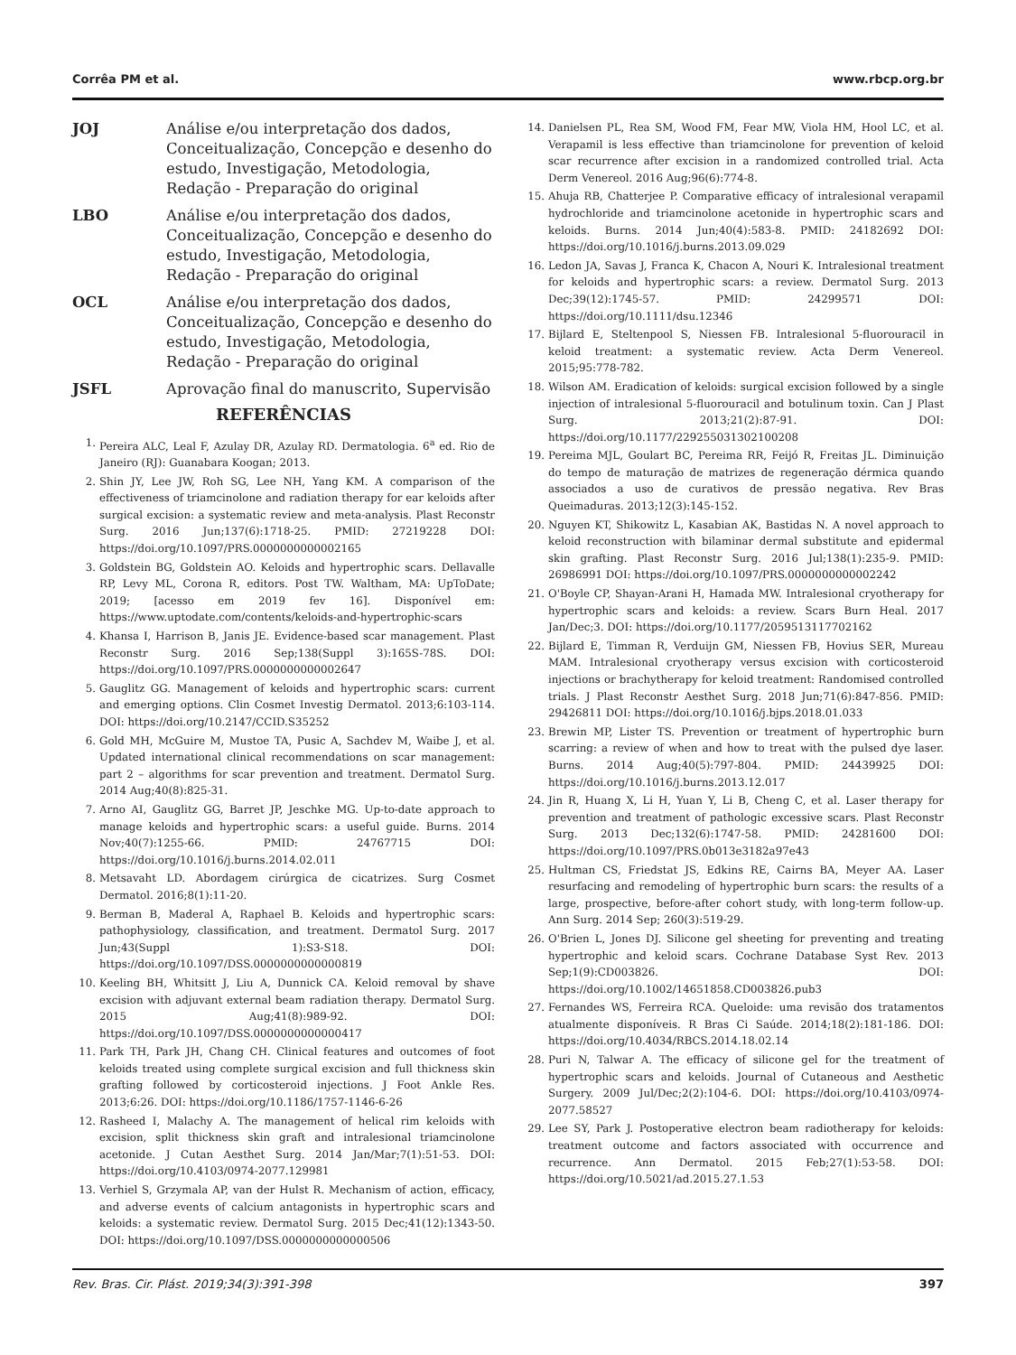Corrêa PM et al. www.rbcp.org.br
JOJ Análise e/ou interpretação dos dados, Conceitualização, Concepção e desenho do estudo, Investigação, Metodologia, Redação - Preparação do original
LBO Análise e/ou interpretação dos dados, Conceitualização, Concepção e desenho do estudo, Investigação, Metodologia, Redação - Preparação do original
OCL Análise e/ou interpretação dos dados, Conceitualização, Concepção e desenho do estudo, Investigação, Metodologia, Redação - Preparação do original
JSFL Aprovação final do manuscrito, Supervisão
REFERÊNCIAS
1. Pereira ALC, Leal F, Azulay DR, Azulay RD. Dermatologia. 6<sup>a</sup> ed. Rio de Janeiro (RJ): Guanabara Koogan; 2013.
2. Shin JY, Lee JW, Roh SG, Lee NH, Yang KM. A comparison of the effectiveness of triamcinolone and radiation therapy for ear keloids after surgical excision: a systematic review and meta-analysis. Plast Reconstr Surg. 2016 Jun;137(6):1718-25. PMID: 27219228 DOI: https://doi.org/10.1097/PRS.0000000000002165
3. Goldstein BG, Goldstein AO. Keloids and hypertrophic scars. Dellavalle RP, Levy ML, Corona R, editors. Post TW. Waltham, MA: UpToDate; 2019; [acesso em 2019 fev 16]. Disponível em: https://www.uptodate.com/contents/keloids-and-hypertrophic-scars
4. Khansa I, Harrison B, Janis JE. Evidence-based scar management. Plast Reconstr Surg. 2016 Sep;138(Suppl 3):165S-78S. DOI: https://doi.org/10.1097/PRS.0000000000002647
5. Gauglitz GG. Management of keloids and hypertrophic scars: current and emerging options. Clin Cosmet Investig Dermatol. 2013;6:103-114. DOI: https://doi.org/10.2147/CCID.S35252
6. Gold MH, McGuire M, Mustoe TA, Pusic A, Sachdev M, Waibe J, et al. Updated international clinical recommendations on scar management: part 2 – algorithms for scar prevention and treatment. Dermatol Surg. 2014 Aug;40(8):825-31.
7. Arno AI, Gauglitz GG, Barret JP, Jeschke MG. Up-to-date approach to manage keloids and hypertrophic scars: a useful guide. Burns. 2014 Nov;40(7):1255-66. PMID: 24767715 DOI: https://doi.org/10.1016/j.burns.2014.02.011
8. Metsavaht LD. Abordagem cirúrgica de cicatrizes. Surg Cosmet Dermatol. 2016;8(1):11-20.
9. Berman B, Maderal A, Raphael B. Keloids and hypertrophic scars: pathophysiology, classification, and treatment. Dermatol Surg. 2017 Jun;43(Suppl 1):S3-S18. DOI: https://doi.org/10.1097/DSS.0000000000000819
10. Keeling BH, Whitsitt J, Liu A, Dunnick CA. Keloid removal by shave excision with adjuvant external beam radiation therapy. Dermatol Surg. 2015 Aug;41(8):989-92. DOI: https://doi.org/10.1097/DSS.0000000000000417
11. Park TH, Park JH, Chang CH. Clinical features and outcomes of foot keloids treated using complete surgical excision and full thickness skin grafting followed by corticosteroid injections. J Foot Ankle Res. 2013;6:26. DOI: https://doi.org/10.1186/1757-1146-6-26
12. Rasheed I, Malachy A. The management of helical rim keloids with excision, split thickness skin graft and intralesional triamcinolone acetonide. J Cutan Aesthet Surg. 2014 Jan/Mar;7(1):51-53. DOI: https://doi.org/10.4103/0974-2077.129981
13. Verhiel S, Grzymala AP, van der Hulst R. Mechanism of action, efficacy, and adverse events of calcium antagonists in hypertrophic scars and keloids: a systematic review. Dermatol Surg. 2015 Dec;41(12):1343-50. DOI: https://doi.org/10.1097/DSS.0000000000000506
14. Danielsen PL, Rea SM, Wood FM, Fear MW, Viola HM, Hool LC, et al. Verapamil is less effective than triamcinolone for prevention of keloid scar recurrence after excision in a randomized controlled trial. Acta Derm Venereol. 2016 Aug;96(6):774-8.
15. Ahuja RB, Chatterjee P. Comparative efficacy of intralesional verapamil hydrochloride and triamcinolone acetonide in hypertrophic scars and keloids. Burns. 2014 Jun;40(4):583-8. PMID: 24182692 DOI: https://doi.org/10.1016/j.burns.2013.09.029
16. Ledon JA, Savas J, Franca K, Chacon A, Nouri K. Intralesional treatment for keloids and hypertrophic scars: a review. Dermatol Surg. 2013 Dec;39(12):1745-57. PMID: 24299571 DOI: https://doi.org/10.1111/dsu.12346
17. Bijlard E, Steltenpool S, Niessen FB. Intralesional 5-fluorouracil in keloid treatment: a systematic review. Acta Derm Venereol. 2015;95:778-782.
18. Wilson AM. Eradication of keloids: surgical excision followed by a single injection of intralesional 5-fluorouracil and botulinum toxin. Can J Plast Surg. 2013;21(2):87-91. DOI: https://doi.org/10.1177/229255031302100208
19. Pereima MJL, Goulart BC, Pereima RR, Feijó R, Freitas JL. Diminuição do tempo de maturação de matrizes de regeneração dérmica quando associados a uso de curativos de pressão negativa. Rev Bras Queimaduras. 2013;12(3):145-152.
20. Nguyen KT, Shikowitz L, Kasabian AK, Bastidas N. A novel approach to keloid reconstruction with bilaminar dermal substitute and epidermal skin grafting. Plast Reconstr Surg. 2016 Jul;138(1):235-9. PMID: 26986991 DOI: https://doi.org/10.1097/PRS.0000000000002242
21. O'Boyle CP, Shayan-Arani H, Hamada MW. Intralesional cryotherapy for hypertrophic scars and keloids: a review. Scars Burn Heal. 2017 Jan/Dec;3. DOI: https://doi.org/10.1177/2059513117702162
22. Bijlard E, Timman R, Verduijn GM, Niessen FB, Hovius SER, Mureau MAM. Intralesional cryotherapy versus excision with corticosteroid injections or brachytherapy for keloid treatment: Randomised controlled trials. J Plast Reconstr Aesthet Surg. 2018 Jun;71(6):847-856. PMID: 29426811 DOI: https://doi.org/10.1016/j.bjps.2018.01.033
23. Brewin MP, Lister TS. Prevention or treatment of hypertrophic burn scarring: a review of when and how to treat with the pulsed dye laser. Burns. 2014 Aug;40(5):797-804. PMID: 24439925 DOI: https://doi.org/10.1016/j.burns.2013.12.017
24. Jin R, Huang X, Li H, Yuan Y, Li B, Cheng C, et al. Laser therapy for prevention and treatment of pathologic excessive scars. Plast Reconstr Surg. 2013 Dec;132(6):1747-58. PMID: 24281600 DOI: https://doi.org/10.1097/PRS.0b013e3182a97e43
25. Hultman CS, Friedstat JS, Edkins RE, Cairns BA, Meyer AA. Laser resurfacing and remodeling of hypertrophic burn scars: the results of a large, prospective, before-after cohort study, with long-term follow-up. Ann Surg. 2014 Sep; 260(3):519-29.
26. O'Brien L, Jones DJ. Silicone gel sheeting for preventing and treating hypertrophic and keloid scars. Cochrane Database Syst Rev. 2013 Sep;1(9):CD003826. DOI: https://doi.org/10.1002/14651858.CD003826.pub3
27. Fernandes WS, Ferreira RCA. Queloide: uma revisão dos tratamentos atualmente disponíveis. R Bras Ci Saúde. 2014;18(2):181-186. DOI: https://doi.org/10.4034/RBCS.2014.18.02.14
28. Puri N, Talwar A. The efficacy of silicone gel for the treatment of hypertrophic scars and keloids. Journal of Cutaneous and Aesthetic Surgery. 2009 Jul/Dec;2(2):104-6. DOI: https://doi.org/10.4103/0974-2077.58527
29. Lee SY, Park J. Postoperative electron beam radiotherapy for keloids: treatment outcome and factors associated with occurrence and recurrence. Ann Dermatol. 2015 Feb;27(1):53-58. DOI: https://doi.org/10.5021/ad.2015.27.1.53
Rev. Bras. Cir. Plást. 2019;34(3):391-398 397